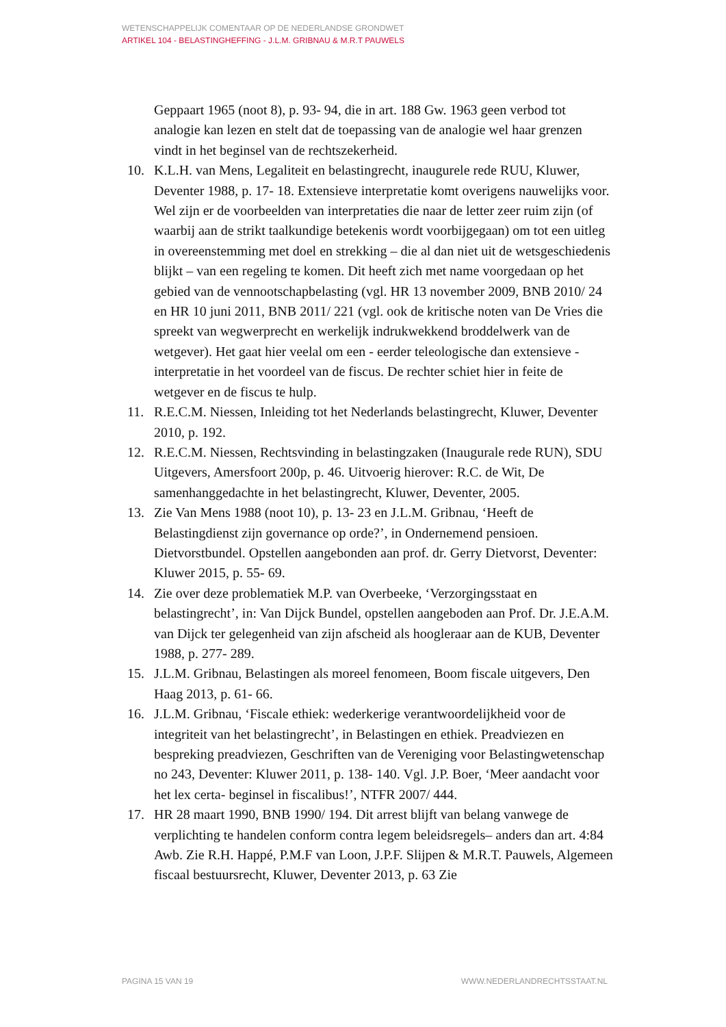WETENSCHAPPELIJK COMENTAAR OP DE NEDERLANDSE GRONDWET
ARTIKEL 104 - BELASTINGHEFFING - J.L.M. GRIBNAU & M.R.T PAUWELS
Geppaart 1965 (noot 8), p. 93- 94, die in art. 188 Gw. 1963 geen verbod tot analogie kan lezen en stelt dat de toepassing van de analogie wel haar grenzen vindt in het beginsel van de rechtszekerheid.
10. K.L.H. van Mens, Legaliteit en belastingrecht, inaugurele rede RUU, Kluwer, Deventer 1988, p. 17- 18. Extensieve interpretatie komt overigens nauwelijks voor. Wel zijn er de voorbeelden van interpretaties die naar de letter zeer ruim zijn (of waarbij aan de strikt taalkundige betekenis wordt voorbijgegaan) om tot een uitleg in overeenstemming met doel en strekking – die al dan niet uit de wetsgeschiedenis blijkt – van een regeling te komen. Dit heeft zich met name voorgedaan op het gebied van de vennootschapbelasting (vgl. HR 13 november 2009, BNB 2010/ 24 en HR 10 juni 2011, BNB 2011/ 221 (vgl. ook de kritische noten van De Vries die spreekt van wegwerprecht en werkelijk indrukwekkend broddelwerk van de wetgever). Het gaat hier veelal om een - eerder teleologische dan extensieve - interpretatie in het voordeel van de fiscus. De rechter schiet hier in feite de wetgever en de fiscus te hulp.
11. R.E.C.M. Niessen, Inleiding tot het Nederlands belastingrecht, Kluwer, Deventer 2010, p. 192.
12. R.E.C.M. Niessen, Rechtsvinding in belastingzaken (Inaugurale rede RUN), SDU Uitgevers, Amersfoort 200p, p. 46. Uitvoerig hierover: R.C. de Wit, De samenhanggedachte in het belastingrecht, Kluwer, Deventer, 2005.
13. Zie Van Mens 1988 (noot 10), p. 13- 23 en J.L.M. Gribnau, ‘Heeft de Belastingdienst zijn governance op orde?’, in Ondernemend pensioen. Dietvorstbundel. Opstellen aangebonden aan prof. dr. Gerry Dietvorst, Deventer: Kluwer 2015, p. 55- 69.
14. Zie over deze problematiek M.P. van Overbeeke, ‘Verzorgingsstaat en belastingrecht’, in: Van Dijck Bundel, opstellen aangeboden aan Prof. Dr. J.E.A.M. van Dijck ter gelegenheid van zijn afscheid als hoogleraar aan de KUB, Deventer 1988, p. 277- 289.
15. J.L.M. Gribnau, Belastingen als moreel fenomeen, Boom fiscale uitgevers, Den Haag 2013, p. 61- 66.
16. J.L.M. Gribnau, ‘Fiscale ethiek: wederkerige verantwoordelijkheid voor de integriteit van het belastingrecht’, in Belastingen en ethiek. Preadviezen en bespreking preadviezen, Geschriften van de Vereniging voor Belastingwetenschap no 243, Deventer: Kluwer 2011, p. 138- 140. Vgl. J.P. Boer, ‘Meer aandacht voor het lex certa- beginsel in fiscalibus!’, NTFR 2007/ 444.
17. HR 28 maart 1990, BNB 1990/ 194. Dit arrest blijft van belang vanwege de verplichting te handelen conform contra legem beleidsregels– anders dan art. 4:84 Awb. Zie R.H. Happé, P.M.F van Loon, J.P.F. Slijpen & M.R.T. Pauwels, Algemeen fiscaal bestuursrecht, Kluwer, Deventer 2013, p. 63 Zie
PAGINA 15 VAN 19 WWW.NEDERLANDRECHTSSTAAT.NL